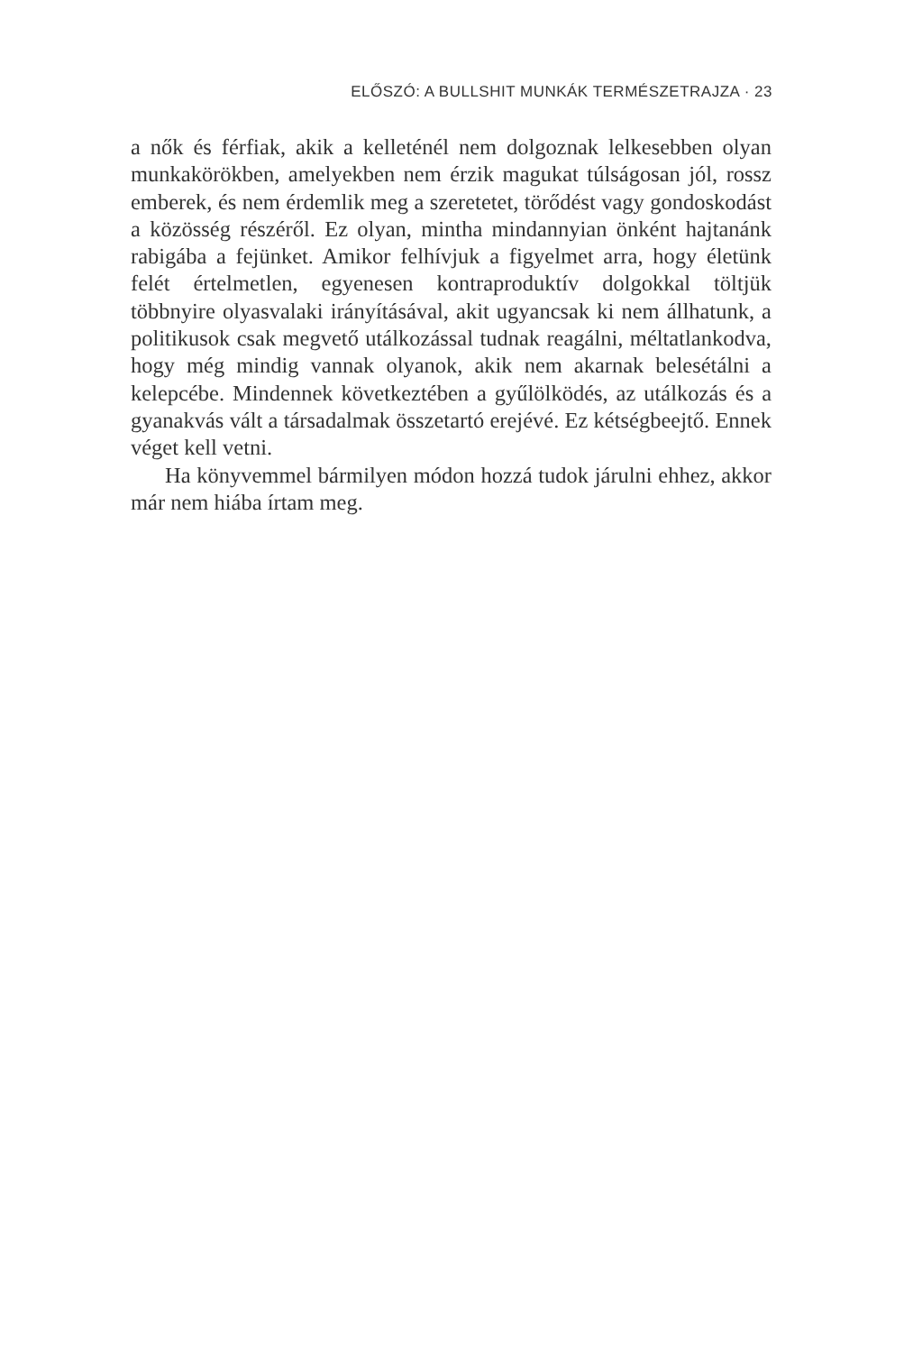ELŐSZÓ: A BULLSHIT MUNKÁK TERMÉSZETRAJZA · 23
a nők és férfiak, akik a kelleténél nem dolgoznak lelkesebben olyan munkakörökben, amelyekben nem érzik magukat túlságosan jól, rossz emberek, és nem érdemlik meg a szeretetet, törődést vagy gondoskodást a közösség részéről. Ez olyan, mintha mindannyian önként hajtanánk rabigába a fejünket. Amikor felhívjuk a figyelmet arra, hogy életünk felét értelmetlen, egyenesen kontraproduktív dolgokkal töltjük többnyire olyasvalaki irányításával, akit ugyancsak ki nem állhatunk, a politikusok csak megvető utálkozással tudnak reagálni, méltatlankodva, hogy még mindig vannak olyanok, akik nem akarnak belesétálni a kelepcébe. Mindennek következtében a gyűlölködés, az utálkozás és a gyanakvás vált a társadalmak összetartó erejévé. Ez kétségbeejtő. Ennek véget kell vetni.
Ha könyvemmel bármilyen módon hozzá tudok járulni ehhez, akkor már nem hiába írtam meg.